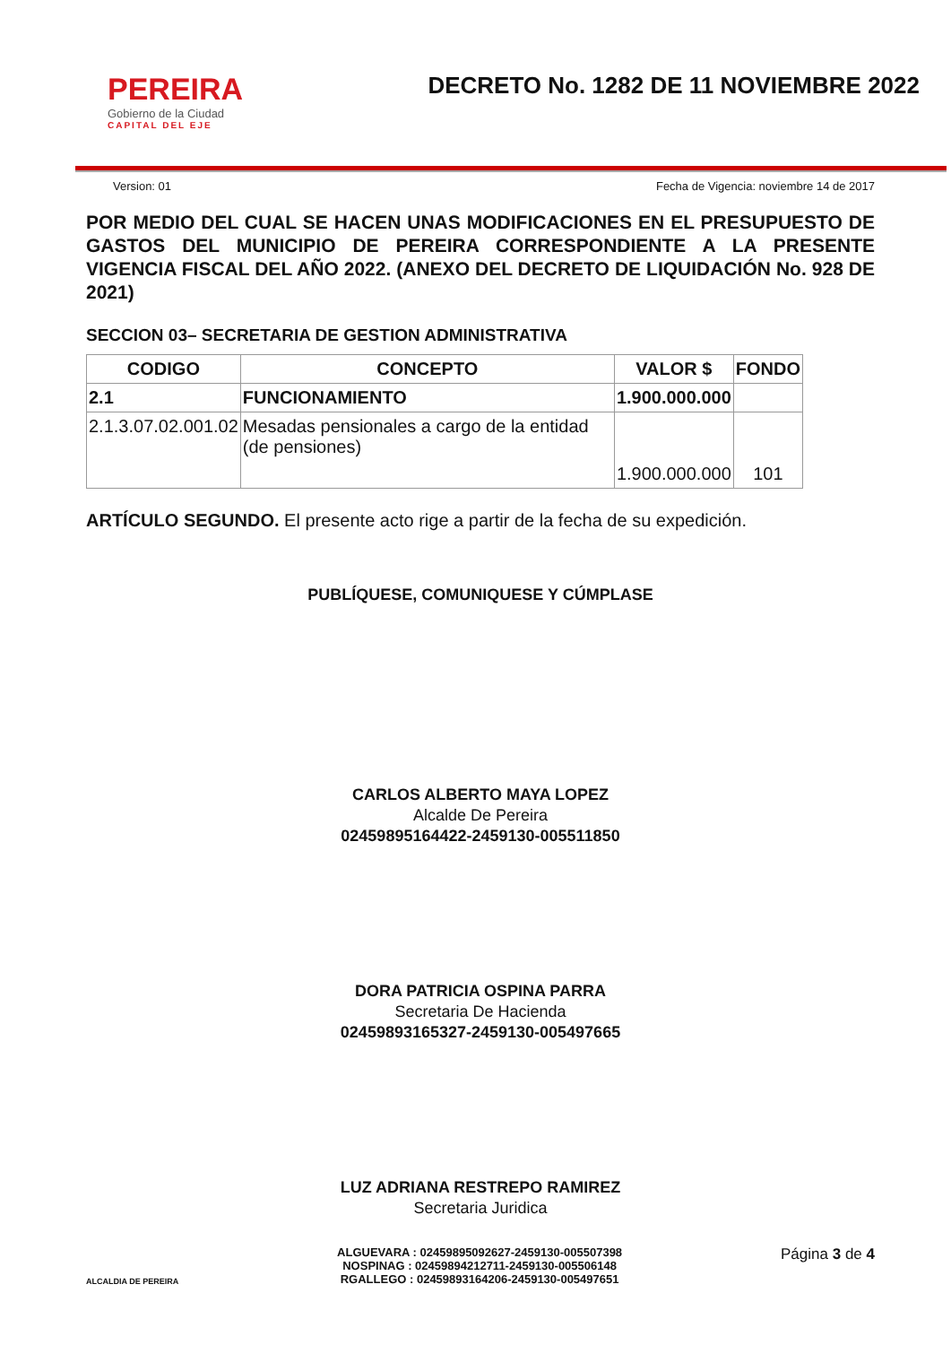PEREIRA
Gobierno de la Ciudad
CAPITAL DEL EJE
DECRETO No. 1282 DE 11 NOVIEMBRE 2022
Version: 01 Fecha de Vigencia: noviembre 14 de 2017
POR MEDIO DEL CUAL SE HACEN UNAS MODIFICACIONES EN EL PRESUPUESTO DE GASTOS DEL MUNICIPIO DE PEREIRA CORRESPONDIENTE A LA PRESENTE VIGENCIA FISCAL DEL AÑO 2022. (ANEXO DEL DECRETO DE LIQUIDACIÓN No. 928 DE 2021)
SECCION 03– SECRETARIA DE GESTION ADMINISTRATIVA
| CODIGO | CONCEPTO | VALOR $ | FONDO |
| --- | --- | --- | --- |
| 2.1 | FUNCIONAMIENTO | 1.900.000.000 | |
| 2.1.3.07.02.001.02 | Mesadas pensionales a cargo de la entidad (de pensiones) | 1.900.000.000 | 101 |
ARTÍCULO SEGUNDO. El presente acto rige a partir de la fecha de su expedición.
PUBLÍQUESE, COMUNIQUESE Y CÚMPLASE
CARLOS ALBERTO MAYA LOPEZ
Alcalde De Pereira
02459895164422-2459130-005511850
DORA PATRICIA OSPINA PARRA
Secretaria De Hacienda
02459893165327-2459130-005497665
LUZ ADRIANA RESTREPO RAMIREZ
Secretaria Juridica
ALCALDIA DE PEREIRA
ALGUEVARA : 02459895092627-2459130-005507398
NOSPINAG : 02459894212711-2459130-005506148
RGALLEGO : 02459893164206-2459130-005497651
Página 3 de 4